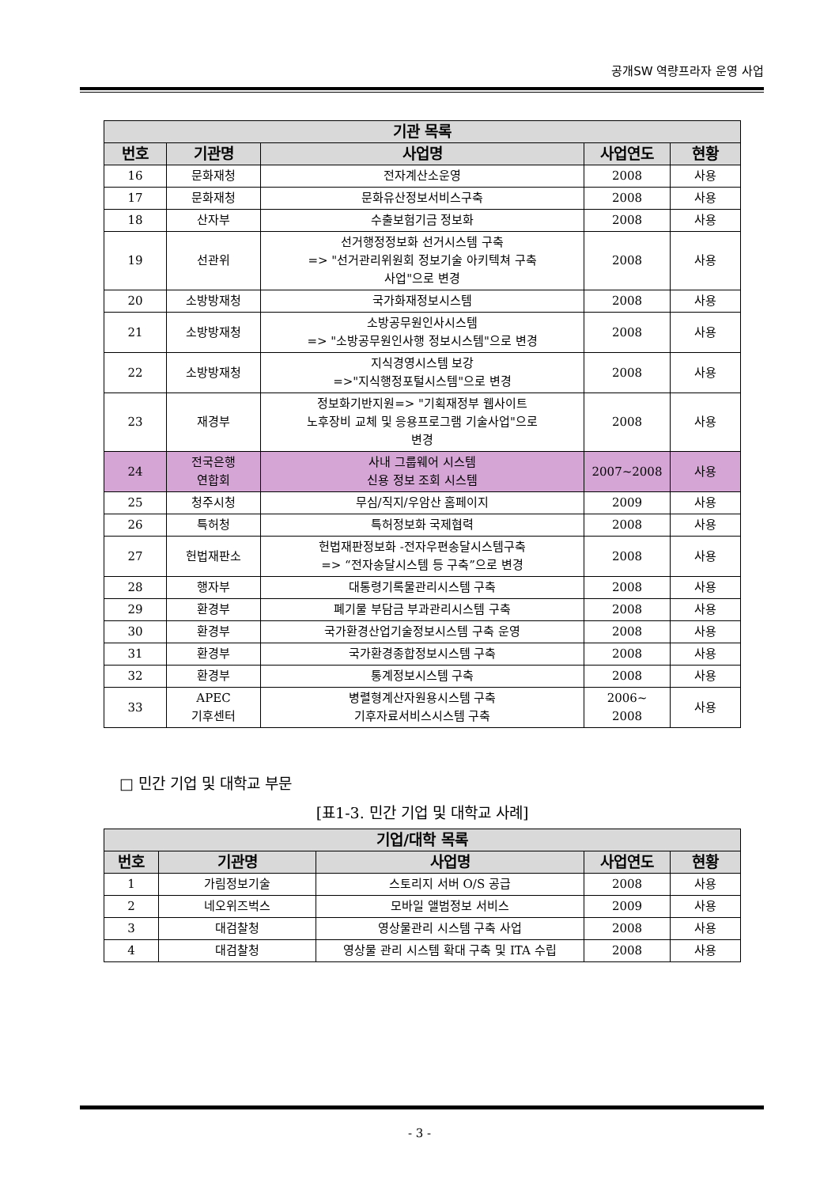공개SW 역량프라자 운영 사업
| 기관 목록 | | | | |
| --- | --- | --- | --- | --- |
| 번호 | 기관명 | 사업명 | 사업연도 | 현황 |
| 16 | 문화재청 | 전자계산소운영 | 2008 | 사용 |
| 17 | 문화재청 | 문화유산정보서비스구축 | 2008 | 사용 |
| 18 | 산자부 | 수출보험기금 정보화 | 2008 | 사용 |
| 19 | 선관위 | 선거행정정보화 선거시스템 구축 => "선거관리위원회 정보기술 아키텍쳐 구축 사업"으로 변경 | 2008 | 사용 |
| 20 | 소방방재청 | 국가화재정보시스템 | 2008 | 사용 |
| 21 | 소방방재청 | 소방공무원인사시스템 => "소방공무원인사행 정보시스템"으로 변경 | 2008 | 사용 |
| 22 | 소방방재청 | 지식경영시스템 보강 =>"지식행정포털시스템"으로 변경 | 2008 | 사용 |
| 23 | 재경부 | 정보화기반지원=> "기획재정부 웹사이트 노후장비 교체 및 응용프로그램 기술사업"으로 변경 | 2008 | 사용 |
| 24 | 전국은행 연합회 | 사내 그룹웨어 시스템 신용 정보 조회 시스템 | 2007~2008 | 사용 |
| 25 | 청주시청 | 무심/직지/우암산 홈페이지 | 2009 | 사용 |
| 26 | 특허청 | 특허정보화 국제협력 | 2008 | 사용 |
| 27 | 헌법재판소 | 헌법재판정보화 -전자우편송달시스템구축 => “전자송달시스템 등 구축”으로 변경 | 2008 | 사용 |
| 28 | 행자부 | 대통령기록물관리시스템 구축 | 2008 | 사용 |
| 29 | 환경부 | 폐기물 부담금 부과관리시스템 구축 | 2008 | 사용 |
| 30 | 환경부 | 국가환경산업기술정보시스템 구축 운영 | 2008 | 사용 |
| 31 | 환경부 | 국가환경종합정보시스템 구축 | 2008 | 사용 |
| 32 | 환경부 | 통계정보시스템 구축 | 2008 | 사용 |
| 33 | APEC 기후센터 | 병렬형계산자원용시스템 구축 기후자료서비스시스템 구축 | 2006~ 2008 | 사용 |
□ 민간 기업 및 대학교 부문
[표1-3. 민간 기업 및 대학교 사례]
| 기업/대학 목록 | | | | |
| --- | --- | --- | --- | --- |
| 번호 | 기관명 | 사업명 | 사업연도 | 현황 |
| 1 | 가림정보기술 | 스토리지 서버 O/S 공급 | 2008 | 사용 |
| 2 | 네오위즈벅스 | 모바일 앨범정보 서비스 | 2009 | 사용 |
| 3 | 대검찰청 | 영상물관리 시스템 구축 사업 | 2008 | 사용 |
| 4 | 대검찰청 | 영상물 관리 시스템 확대 구축 및 ITA 수립 | 2008 | 사용 |
- 3 -